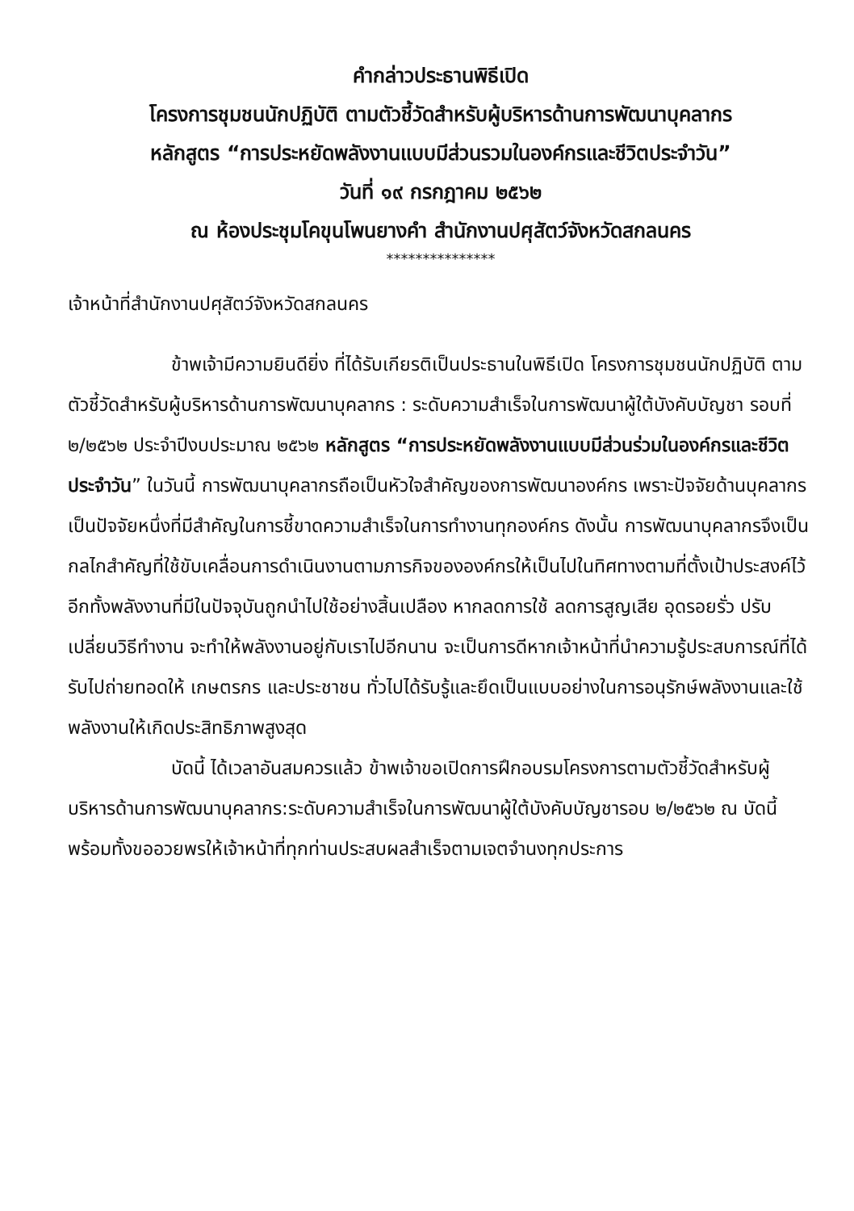คำกล่าวประธานพิธีเปิด
โครงการชุมชนนักปฏิบัติ ตามตัวชี้วัดสำหรับผู้บริหารด้านการพัฒนาบุคลากร
หลักสูตร “การประหยัดพลังงานแบบมีส่วนรวมในองค์กรและชีวิตประจำวัน”
วันที่ ๑๙ กรกฎาคม ๒๕๖๒
ณ ห้องประชุมโคขุนโพนยางคำ สำนักงานปศุสัตว์จังหวัดสกลนคร
***************
เจ้าหน้าที่สำนักงานปศุสัตว์จังหวัดสกลนคร
ข้าพเจ้ามีความยินดียิ่ง ที่ได้รับเกียรติเป็นประธานในพิธีเปิด โครงการชุมชนนักปฏิบัติ ตามตัวชี้วัดสำหรับผู้บริหารด้านการพัฒนาบุคลากร : ระดับความสำเร็จในการพัฒนาผู้ใต้บังคับบัญชา รอบที่ ๒/๒๕๖๒ ประจำปีงบประมาณ ๒๕๖๒ หลักสูตร “การประหยัดพลังงานแบบมีส่วนร่วมในองค์กรและชีวิตประจำวัน” ในวันนี้ การพัฒนาบุคลากรถือเป็นหัวใจสำคัญของการพัฒนาองค์กร เพราะปัจจัยด้านบุคลากรเป็นปัจจัยหนึ่งที่มีสำคัญในการชี้ขาดความสำเร็จในการทำงานทุกองค์กร ดังนั้น การพัฒนาบุคลากรจึงเป็นกลไกสำคัญที่ใช้ขับเคลื่อนการดำเนินงานตามภารกิจขององค์กรให้เป็นไปในทิศทางตามที่ตั้งเป้าประสงค์ไว้ อีกทั้งพลังงานที่มีในปัจจุบันถูกนำไปใช้อย่างสิ้นเปลือง หากลดการใช้ ลดการสูญเสีย อุดรอยรั่ว ปรับเปลี่ยนวิธีทำงาน จะทำให้พลังงานอยู่กับเราไปอีกนาน จะเป็นการดีหากเจ้าหน้าที่นำความรู้ประสบการณ์ที่ได้รับไปถ่ายทอดให้ เกษตรกร และประชาชน ทั่วไปได้รับรู้และยึดเป็นแบบอย่างในการอนุรักษ์พลังงานและใช้พลังงานให้เกิดประสิทธิภาพสูงสุด
บัดนี้ ได้เวลาอันสมควรแล้ว ข้าพเจ้าขอเปิดการฝึกอบรมโครงการตามตัวชี้วัดสำหรับผู้บริหารด้านการพัฒนาบุคลากร:ระดับความสำเร็จในการพัฒนาผู้ใต้บังคับบัญชารอบ ๒/๒๕๖๒ ณ บัดนี้ พร้อมทั้งขออวยพรให้เจ้าหน้าที่ทุกท่านประสบผลสำเร็จตามเจตจำนงทุกประการ